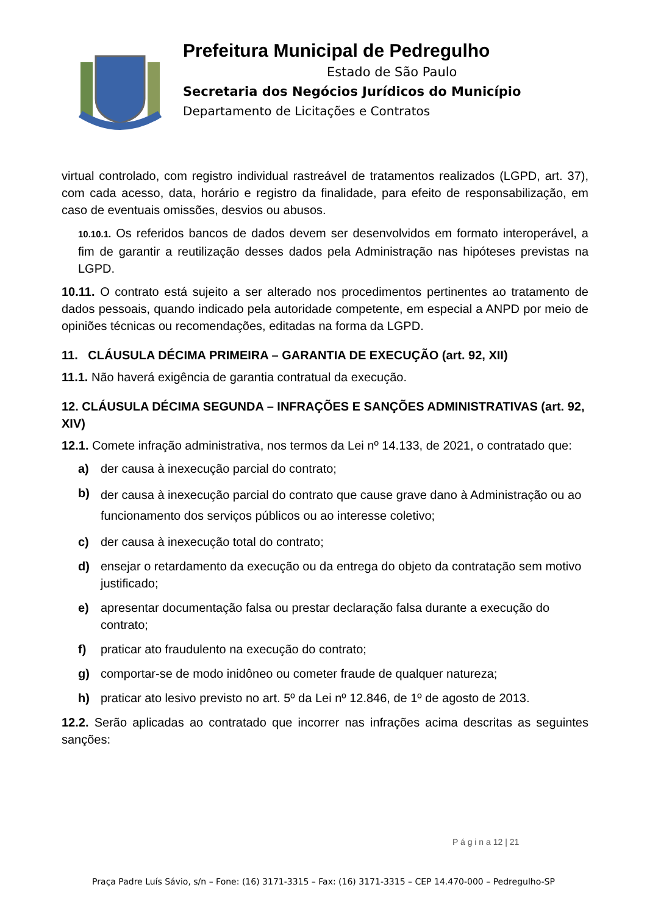Prefeitura Municipal de Pedregulho
Estado de São Paulo
Secretaria dos Negócios Jurídicos do Município
Departamento de Licitações e Contratos
virtual controlado, com registro individual rastreável de tratamentos realizados (LGPD, art. 37), com cada acesso, data, horário e registro da finalidade, para efeito de responsabilização, em caso de eventuais omissões, desvios ou abusos.
10.10.1. Os referidos bancos de dados devem ser desenvolvidos em formato interoperável, a fim de garantir a reutilização desses dados pela Administração nas hipóteses previstas na LGPD.
10.11. O contrato está sujeito a ser alterado nos procedimentos pertinentes ao tratamento de dados pessoais, quando indicado pela autoridade competente, em especial a ANPD por meio de opiniões técnicas ou recomendações, editadas na forma da LGPD.
11. CLÁUSULA DÉCIMA PRIMEIRA – GARANTIA DE EXECUÇÃO (art. 92, XII)
11.1. Não haverá exigência de garantia contratual da execução.
12. CLÁUSULA DÉCIMA SEGUNDA – INFRAÇÕES E SANÇÕES ADMINISTRATIVAS (art. 92, XIV)
12.1. Comete infração administrativa, nos termos da Lei nº 14.133, de 2021, o contratado que:
a) der causa à inexecução parcial do contrato;
b) der causa à inexecução parcial do contrato que cause grave dano à Administração ou ao funcionamento dos serviços públicos ou ao interesse coletivo;
c) der causa à inexecução total do contrato;
d) ensejar o retardamento da execução ou da entrega do objeto da contratação sem motivo justificado;
e) apresentar documentação falsa ou prestar declaração falsa durante a execução do contrato;
f) praticar ato fraudulento na execução do contrato;
g) comportar-se de modo inidôneo ou cometer fraude de qualquer natureza;
h) praticar ato lesivo previsto no art. 5º da Lei nº 12.846, de 1º de agosto de 2013.
12.2. Serão aplicadas ao contratado que incorrer nas infrações acima descritas as seguintes sanções:
P á g i n a 12 | 21
Praça Padre Luís Sávio, s/n – Fone: (16) 3171-3315 – Fax: (16) 3171-3315 – CEP 14.470-000 – Pedregulho-SP